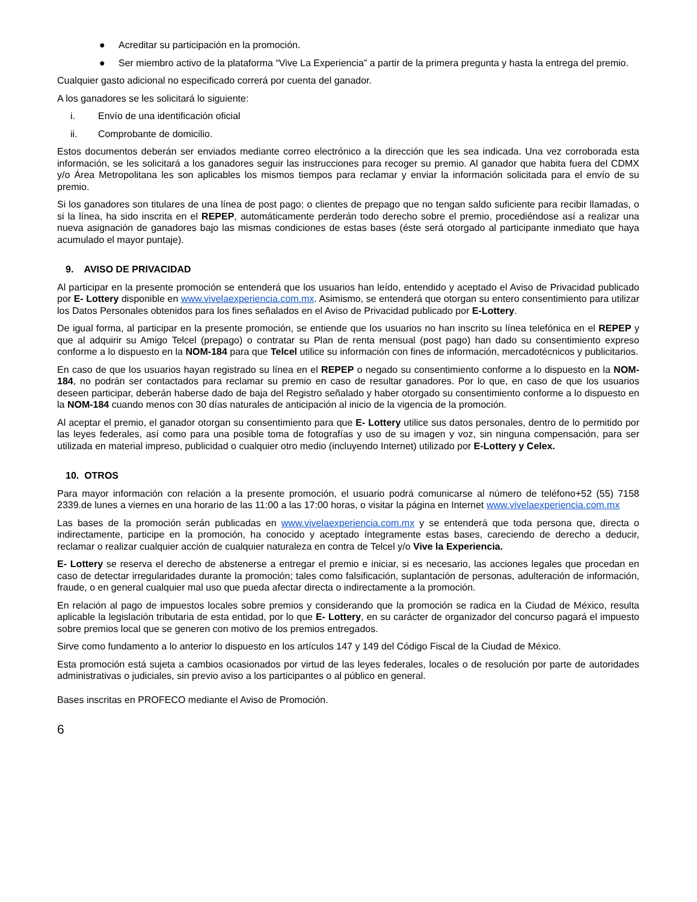● Acreditar su participación en la promoción.
● Ser miembro activo de la plataforma “Vive La Experiencia” a partir de la primera pregunta y hasta la entrega del premio.
Cualquier gasto adicional no especificado correrá por cuenta del ganador.
A los ganadores se les solicitará lo siguiente:
i. Envío de una identificación oficial
ii. Comprobante de domicilio.
Estos documentos deberán ser enviados mediante correo electrónico a la dirección que les sea indicada. Una vez corroborada esta información, se les solicitará a los ganadores seguir las instrucciones para recoger su premio. Al ganador que habita fuera del CDMX y/o Área Metropolitana les son aplicables los mismos tiempos para reclamar y enviar la información solicitada para el envío de su premio.
Si los ganadores son titulares de una línea de post pago; o clientes de prepago que no tengan saldo suficiente para recibir llamadas, o si la línea, ha sido inscrita en el REPEP, automáticamente perderán todo derecho sobre el premio, procediéndose así a realizar una nueva asignación de ganadores bajo las mismas condiciones de estas bases (éste será otorgado al participante inmediato que haya acumulado el mayor puntaje).
9. AVISO DE PRIVACIDAD
Al participar en la presente promoción se entenderá que los usuarios han leído, entendido y aceptado el Aviso de Privacidad publicado por E- Lottery disponible en www.vivelaexperiencia.com.mx. Asimismo, se entenderá que otorgan su entero consentimiento para utilizar los Datos Personales obtenidos para los fines señalados en el Aviso de Privacidad publicado por E-Lottery.
De igual forma, al participar en la presente promoción, se entiende que los usuarios no han inscrito su línea telefónica en el REPEP y que al adquirir su Amigo Telcel (prepago) o contratar su Plan de renta mensual (post pago) han dado su consentimiento expreso conforme a lo dispuesto en la NOM-184 para que Telcel utilice su información con fines de información, mercadotécnicos y publicitarios.
En caso de que los usuarios hayan registrado su línea en el REPEP o negado su consentimiento conforme a lo dispuesto en la NOM-184, no podrán ser contactados para reclamar su premio en caso de resultar ganadores. Por lo que, en caso de que los usuarios deseen participar, deberán haberse dado de baja del Registro señalado y haber otorgado su consentimiento conforme a lo dispuesto en la NOM-184 cuando menos con 30 días naturales de anticipación al inicio de la vigencia de la promoción.
Al aceptar el premio, el ganador otorgan su consentimiento para que E- Lottery utilice sus datos personales, dentro de lo permitido por las leyes federales, así como para una posible toma de fotografías y uso de su imagen y voz, sin ninguna compensación, para ser utilizada en material impreso, publicidad o cualquier otro medio (incluyendo Internet) utilizado por E-Lottery y Celex.
10. OTROS
Para mayor información con relación a la presente promoción, el usuario podrá comunicarse al número de teléfono+52 (55) 7158 2339.de lunes a viernes en una horario de las 11:00 a las 17:00 horas, o visitar la página en Internet www.vivelaexperiencia.com.mx
Las bases de la promoción serán publicadas en www.vivelaexperiencia.com.mx y se entenderá que toda persona que, directa o indirectamente, participe en la promoción, ha conocido y aceptado íntegramente estas bases, careciendo de derecho a deducir, reclamar o realizar cualquier acción de cualquier naturaleza en contra de Telcel y/o Vive la Experiencia.
E- Lottery se reserva el derecho de abstenerse a entregar el premio e iniciar, si es necesario, las acciones legales que procedan en caso de detectar irregularidades durante la promoción; tales como falsificación, suplantación de personas, adulteración de información, fraude, o en general cualquier mal uso que pueda afectar directa o indirectamente a la promoción.
En relación al pago de impuestos locales sobre premios y considerando que la promoción se radica en la Ciudad de México, resulta aplicable la legislación tributaria de esta entidad, por lo que E- Lottery, en su carácter de organizador del concurso pagará el impuesto sobre premios local que se generen con motivo de los premios entregados.
Sirve como fundamento a lo anterior lo dispuesto en los artículos 147 y 149 del Código Fiscal de la Ciudad de México.
Esta promoción está sujeta a cambios ocasionados por virtud de las leyes federales, locales o de resolución por parte de autoridades administrativas o judiciales, sin previo aviso a los participantes o al público en general.
Bases inscritas en PROFECO mediante el Aviso de Promoción.
6